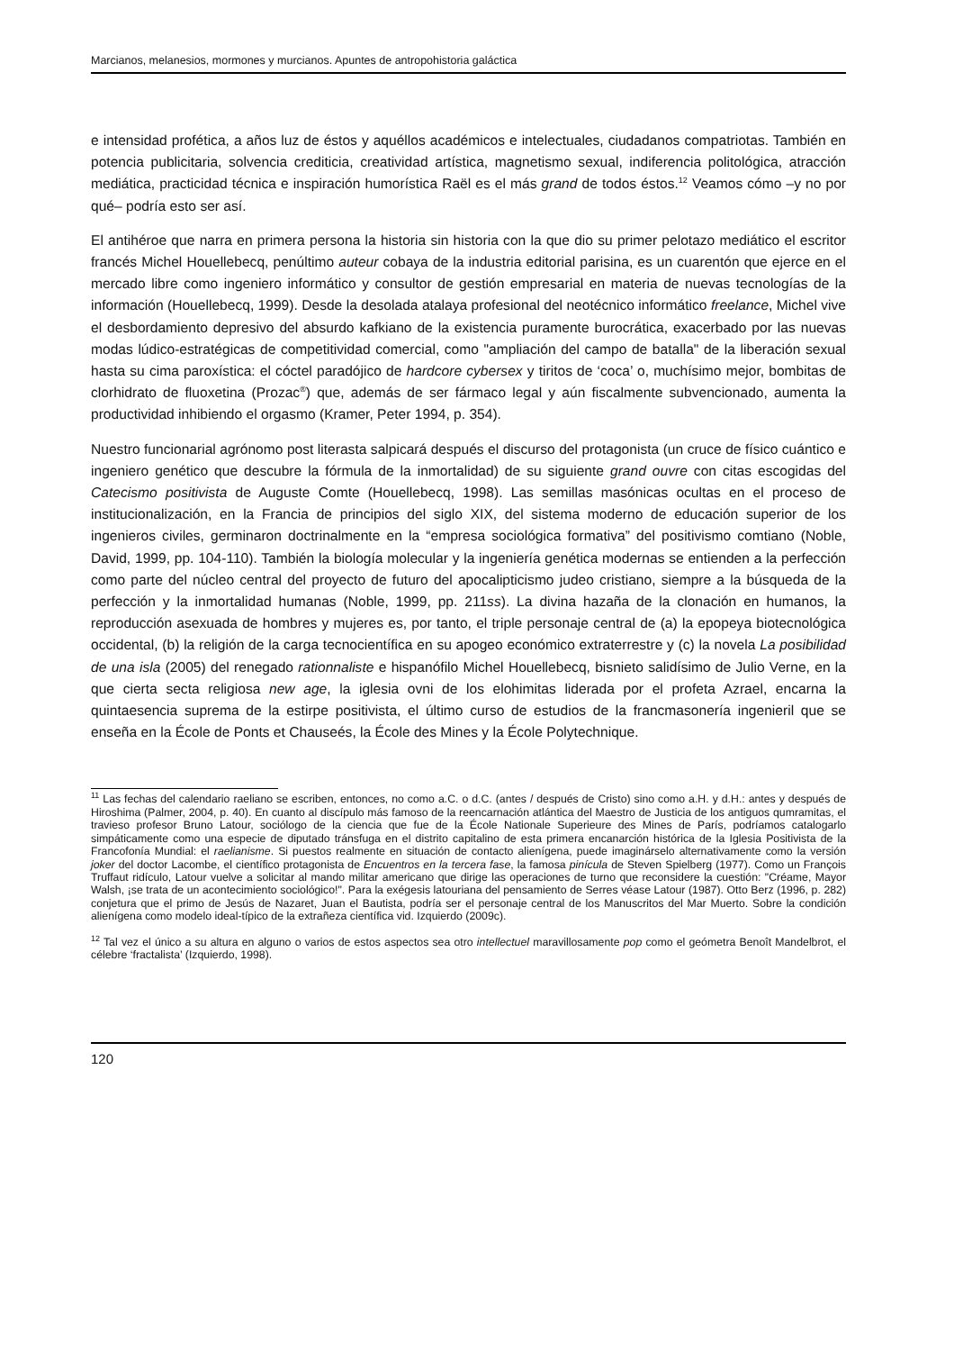Marcianos, melanesios, mormones y murcianos. Apuntes de antropohistoria galáctica
e intensidad profética, a años luz de éstos y aquéllos académicos e intelectuales, ciudadanos compatriotas. También en potencia publicitaria, solvencia crediticia, creatividad artística, magnetismo sexual, indiferencia politológica, atracción mediática, practicidad técnica e inspiración humorística Raël es el más grand de todos éstos.<sup>12</sup> Veamos cómo –y no por qué– podría esto ser así.
El antihéroe que narra en primera persona la historia sin historia con la que dio su primer pelotazo mediático el escritor francés Michel Houellebecq, penúltimo auteur cobaya de la industria editorial parisina, es un cuarentón que ejerce en el mercado libre como ingeniero informático y consultor de gestión empresarial en materia de nuevas tecnologías de la información (Houellebecq, 1999). Desde la desolada atalaya profesional del neotécnico informático freelance, Michel vive el desbordamiento depresivo del absurdo kafkiano de la existencia puramente burocrática, exacerbado por las nuevas modas lúdico-estratégicas de competitividad comercial, como "ampliación del campo de batalla" de la liberación sexual hasta su cima paroxística: el cóctel paradójico de hardcore cybersex y tiritos de ‘coca’ o, muchísimo mejor, bombitas de clorhidrato de fluoxetina (Prozac<sup>®</sup>) que, además de ser fármaco legal y aún fiscalmente subvencionado, aumenta la productividad inhibiendo el orgasmo (Kramer, Peter 1994, p. 354).
Nuestro funcionarial agrónomo post literasta salpicará después el discurso del protagonista (un cruce de físico cuántico e ingeniero genético que descubre la fórmula de la inmortalidad) de su siguiente grand ouvre con citas escogidas del Catecismo positivista de Auguste Comte (Houellebecq, 1998). Las semillas masónicas ocultas en el proceso de institucionalización, en la Francia de principios del siglo XIX, del sistema moderno de educación superior de los ingenieros civiles, germinaron doctrinalmente en la “empresa sociológica formativa” del positivismo comtiano (Noble, David, 1999, pp. 104-110). También la biología molecular y la ingeniería genética modernas se entienden a la perfección como parte del núcleo central del proyecto de futuro del apocalipticismo judeo cristiano, siempre a la búsqueda de la perfección y la inmortalidad humanas (Noble, 1999, pp. 211ss). La divina hazaña de la clonación en humanos, la reproducción asexuada de hombres y mujeres es, por tanto, el triple personaje central de (a) la epopeya biotecnológica occidental, (b) la religión de la carga tecnocientífica en su apogeo económico extraterrestre y (c) la novela La posibilidad de una isla (2005) del renegado rationnaliste e hispanófilo Michel Houellebecq, bisnieto salidísimo de Julio Verne, en la que cierta secta religiosa new age, la iglesia ovni de los elohimitas liderada por el profeta Azrael, encarna la quintaesencia suprema de la estirpe positivista, el último curso de estudios de la francmasonería ingenieril que se enseña en la École de Ponts et Chauseés, la École des Mines y la École Polytechnique.
<sup>11</sup> Las fechas del calendario raeliano se escriben, entonces, no como a.C. o d.C. (antes / después de Cristo) sino como a.H. y d.H.: antes y después de Hiroshima (Palmer, 2004, p. 40). En cuanto al discípulo más famoso de la reencarnación atlántica del Maestro de Justicia de los antiguos qumramitas, el travieso profesor Bruno Latour, sociólogo de la ciencia que fue de la École Nationale Superieure des Mines de París, podríamos catalogarlo simpáticamente como una especie de diputado tránsfuga en el distrito capitalino de esta primera encanarción histórica de la Iglesia Positivista de la Francofonía Mundial: el raelianisme. Si puestos realmente en situación de contacto alienígena, puede imaginárselo alternativamente como la versión joker del doctor Lacombe, el científico protagonista de Encuentros en la tercera fase, la famosa pinícula de Steven Spielberg (1977). Como un François Truffaut ridículo, Latour vuelve a solicitar al mando militar americano que dirige las operaciones de turno que reconsidere la cuestión: "Créame, Mayor Walsh, ¡se trata de un acontecimiento sociológico!". Para la exégesis latouriana del pensamiento de Serres véase Latour (1987). Otto Berz (1996, p. 282) conjetura que el primo de Jesús de Nazaret, Juan el Bautista, podría ser el personaje central de los Manuscritos del Mar Muerto. Sobre la condición alienígena como modelo ideal-típico de la extrañeza científica vid. Izquierdo (2009c).
<sup>12</sup> Tal vez el único a su altura en alguno o varios de estos aspectos sea otro intellectuel maravillosamente pop como el geómetra Benoît Mandelbrot, el célebre ‘fractalista’ (Izquierdo, 1998).
120